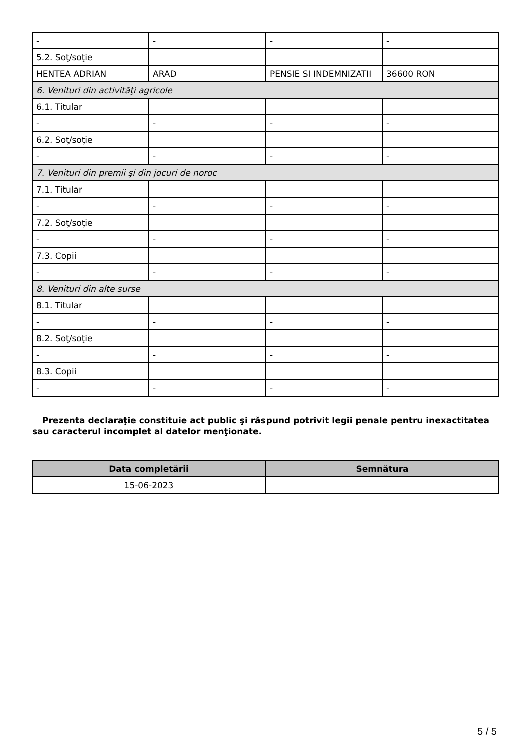| - | - | - | - |
| 5.2. Soţ/soţie | | | |
| HENTEA ADRIAN | ARAD | PENSIE SI INDEMNIZATII | 36600 RON |
| 6. Venituri din activităţi agricole | | | |
| 6.1. Titular | | | |
| - | - | - | - |
| 6.2. Soţ/soţie | | | |
| - | - | - | - |
| 7. Venituri din premii şi din jocuri de noroc | | | |
| 7.1. Titular | | | |
| - | - | - | - |
| 7.2. Soţ/soţie | | | |
| - | - | - | - |
| 7.3. Copii | | | |
| - | - | - | - |
| 8. Venituri din alte surse | | | |
| 8.1. Titular | | | |
| - | - | - | - |
| 8.2. Soţ/soţie | | | |
| - | - | - | - |
| 8.3. Copii | | | |
| - | - | - | - |
Prezenta declaraţie constituie act public şi răspund potrivit legii penale pentru inexactitatea sau caracterul incomplet al datelor menţionate.
| Data completării | Semnătura |
| --- | --- |
| 15-06-2023 | |
5 / 5